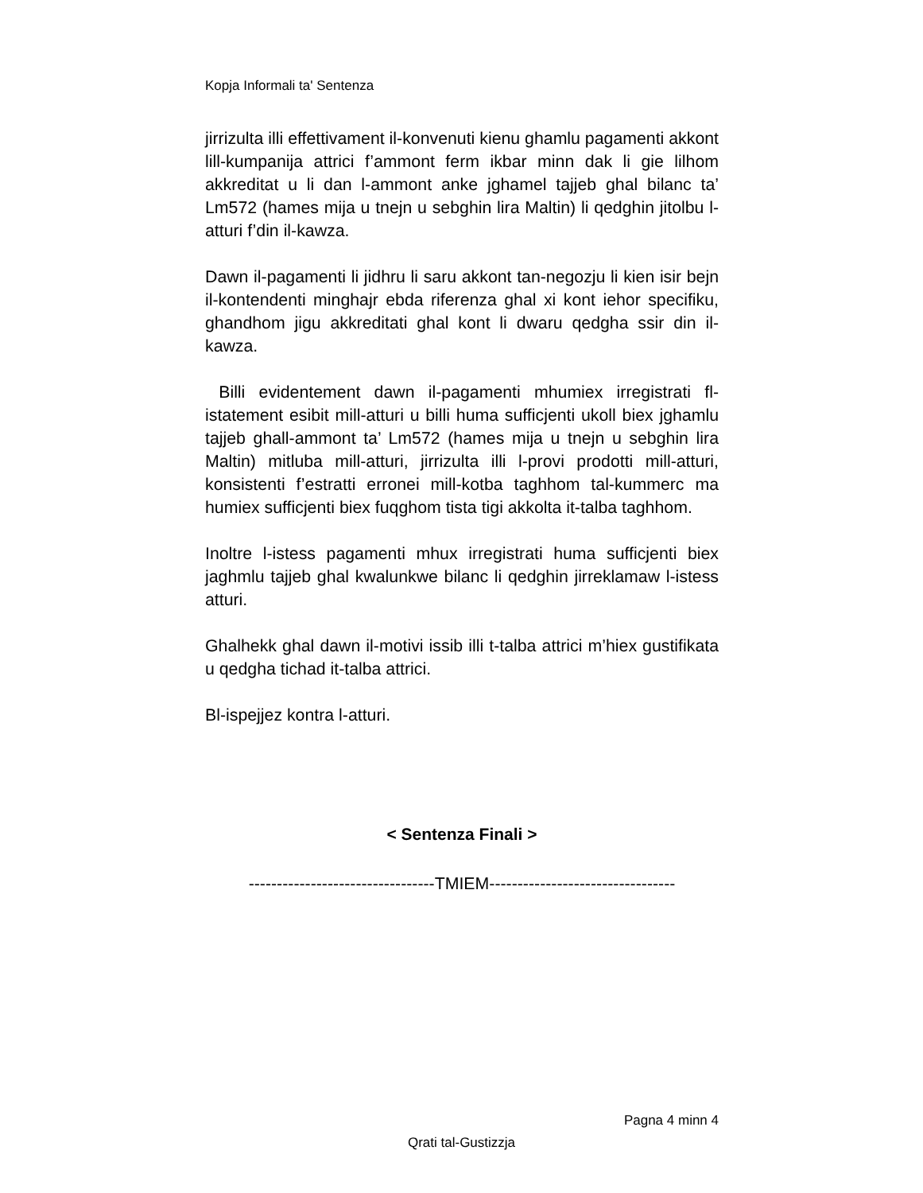Kopja Informali ta' Sentenza
jirrizulta illi effettivament il-konvenuti kienu ghamlu pagamenti akkont lill-kumpanija attrici f’ammont ferm ikbar minn dak li gie lilhom akkreditat u li dan l-ammont anke jghamel tajjeb ghal bilanc ta’ Lm572 (hames mija u tnejn u sebghin lira Maltin) li qedghin jitolbu l-atturi f’din il-kawza.
Dawn il-pagamenti li jidhru li saru akkont tan-negozju li kien isir bejn il-kontendenti minghajr ebda riferenza ghal xi kont iehor specifiku, ghandhom jigu akkreditati ghal kont li dwaru qedgha ssir din il-kawza.
Billi evidentement dawn il-pagamenti mhumiex irregistrati fl-istatement esibit mill-atturi u billi huma sufficjenti ukoll biex jghamlu tajjeb ghall-ammont ta’ Lm572 (hames mija u tnejn u sebghin lira Maltin) mitluba mill-atturi, jirrizulta illi l-provi prodotti mill-atturi, konsistenti f’estratti erronei mill-kotba taghhom tal-kummerc ma humiex sufficjenti biex fuqghom tista tigi akkolta it-talba taghhom.
Inoltre l-istess pagamenti mhux irregistrati huma sufficjenti biex jaghmlu tajjeb ghal kwalunkwe bilanc li qedghin jirreklamaw l-istess atturi.
Ghalhekk ghal dawn il-motivi issib illi t-talba attrici m’hiex gustifikata u qedgha tichad it-talba attrici.
Bl-ispejjez kontra l-atturi.
< Sentenza Finali >
---------------------------------TMIEM---------------------------------
Pagna 4 minn 4
Qrati tal-Gustizzja